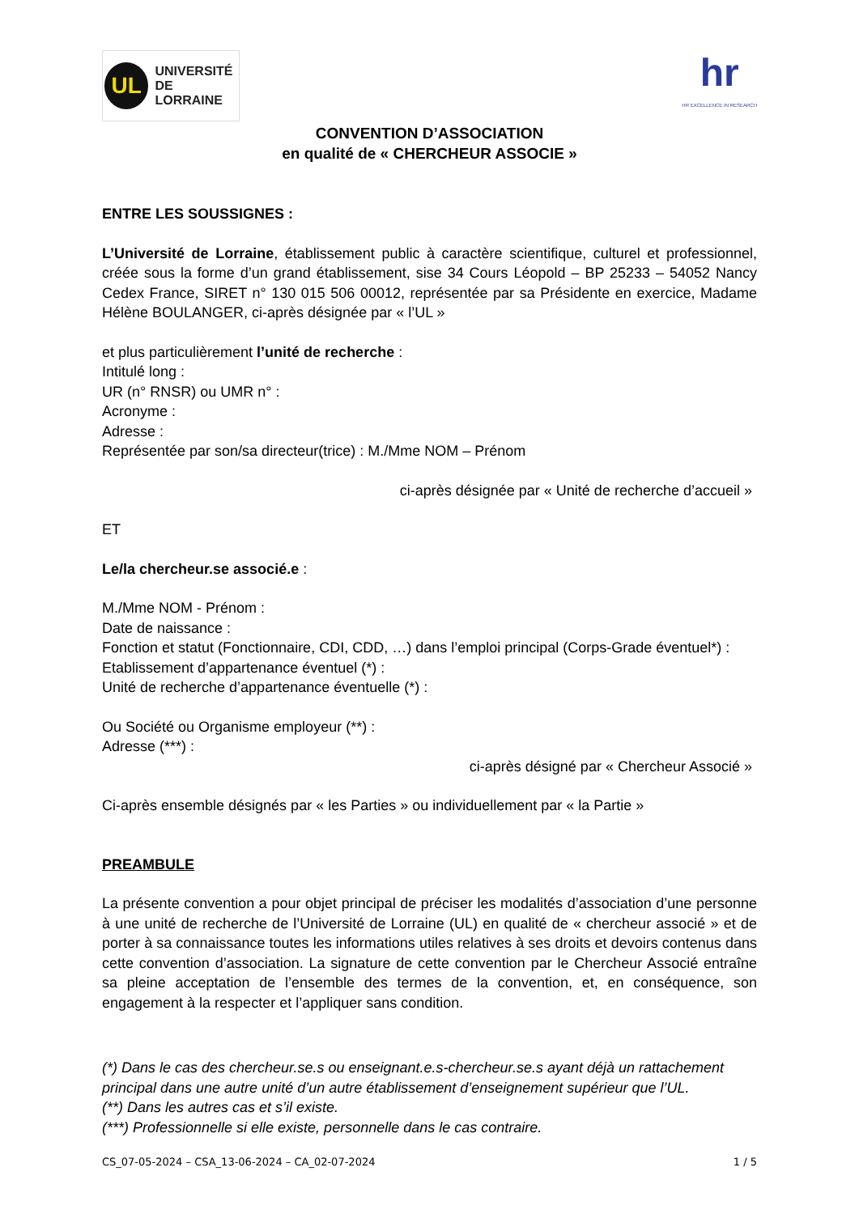UL
UNIVERSITÉ
DE LORRAINE
hr
HR EXCELLENCE IN RESEARCH
CONVENTION D’ASSOCIATION
en qualité de « CHERCHEUR ASSOCIE »
ENTRE LES SOUSSIGNES :
L’Université de Lorraine, établissement public à caractère scientifique, culturel et professionnel, créée sous la forme d’un grand établissement, sise 34 Cours Léopold – BP 25233 – 54052 Nancy Cedex France, SIRET n° 130 015 506 00012, représentée par sa Présidente en exercice, Madame Hélène BOULANGER, ci-après désignée par « l’UL »
et plus particulièrement l’unité de recherche :
Intitulé long :
UR (n° RNSR) ou UMR n° :
Acronyme :
Adresse :
Représentée par son/sa directeur(trice) : M./Mme NOM – Prénom
ci-après désignée par « Unité de recherche d’accueil »
ET
Le/la chercheur.se associé.e :
M./Mme NOM - Prénom :
Date de naissance :
Fonction et statut (Fonctionnaire, CDI, CDD, …) dans l’emploi principal (Corps-Grade éventuel*) :
Etablissement d’appartenance éventuel (*) :
Unité de recherche d’appartenance éventuelle (*) :
Ou Société ou Organisme employeur (**) :
Adresse (***) :
ci-après désigné par « Chercheur Associé »
Ci-après ensemble désignés par « les Parties » ou individuellement par « la Partie »
PREAMBULE
La présente convention a pour objet principal de préciser les modalités d’association d’une personne à une unité de recherche de l’Université de Lorraine (UL) en qualité de « chercheur associé » et de porter à sa connaissance toutes les informations utiles relatives à ses droits et devoirs contenus dans cette convention d’association. La signature de cette convention par le Chercheur Associé entraîne sa pleine acceptation de l’ensemble des termes de la convention, et, en conséquence, son engagement à la respecter et l’appliquer sans condition.
(*) Dans le cas des chercheur.se.s ou enseignant.e.s-chercheur.se.s ayant déjà un rattachement principal dans une autre unité d’un autre établissement d’enseignement supérieur que l’UL.
(**) Dans les autres cas et s’il existe.
(***) Professionnelle si elle existe, personnelle dans le cas contraire.
CS_07-05-2024 – CSA_13-06-2024 – CA_02-07-2024 1 / 5